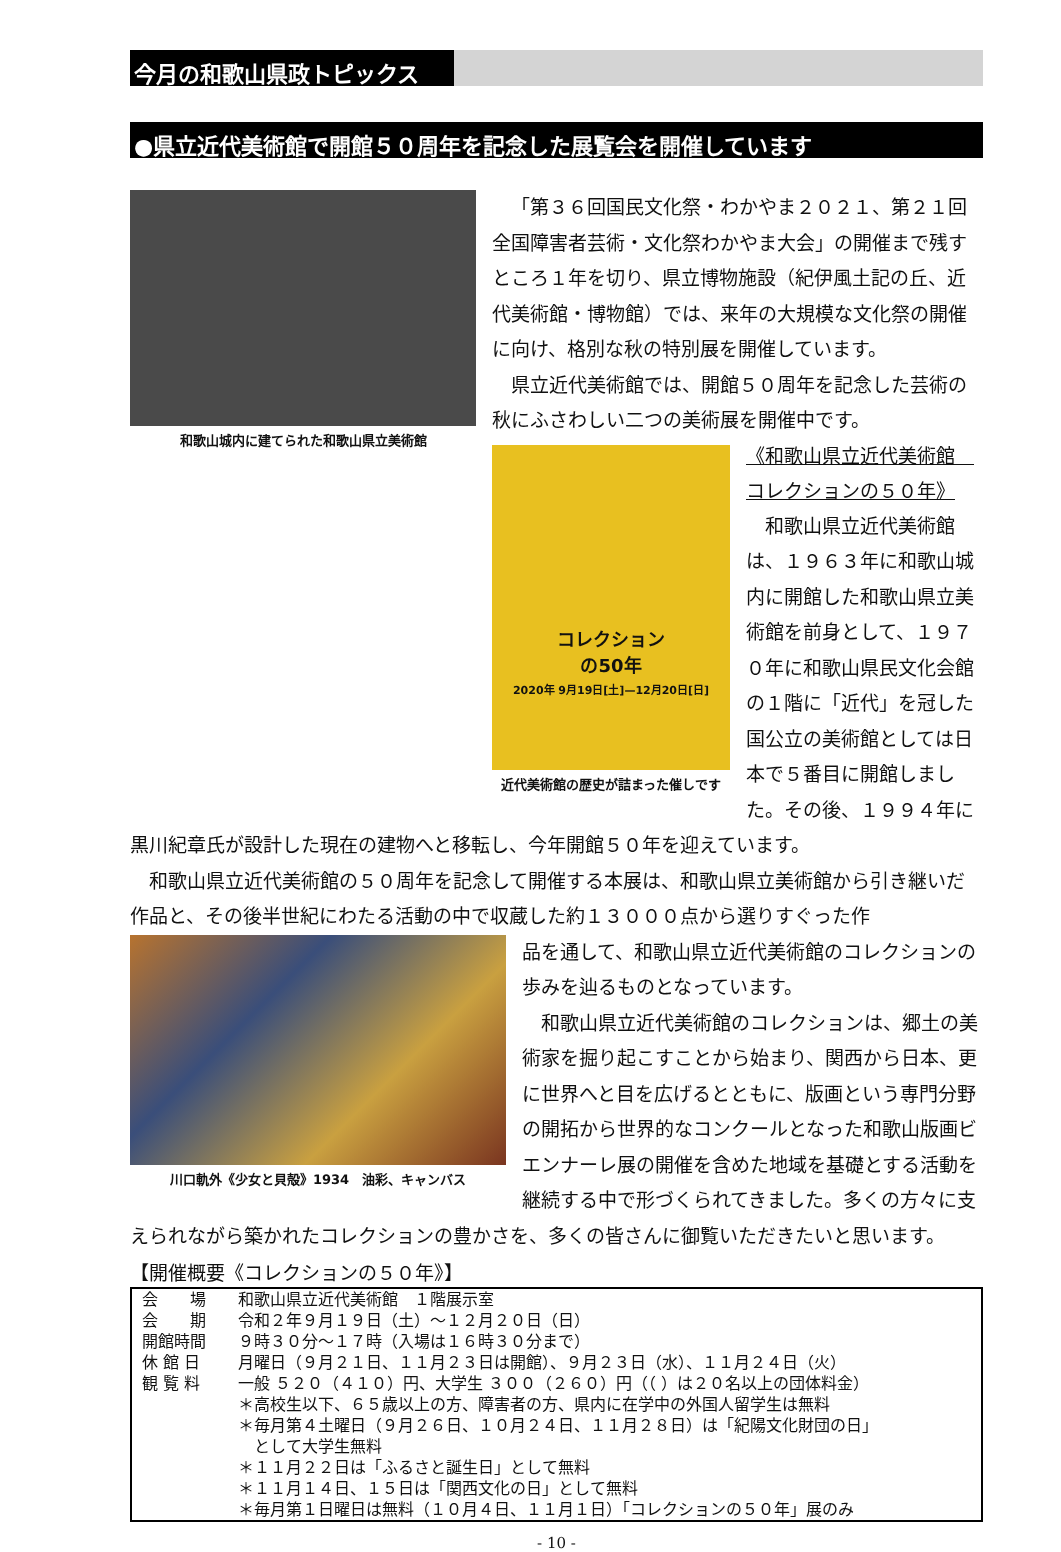今月の和歌山県政トピックス
●県立近代美術館で開館５０周年を記念した展覧会を開催しています
和歌山城内に建てられた和歌山県立美術館
「第３６回国民文化祭・わかやま２０２１、第２１回全国障害者芸術・文化祭わかやま大会」の開催まで残すところ１年を切り、県立博物施設（紀伊風土記の丘、近代美術館・博物館）では、来年の大規模な文化祭の開催に向け、格別な秋の特別展を開催しています。
県立近代美術館では、開館５０周年を記念した芸術の秋にふさわしい二つの美術展を開催中です。
コレクション
の50年
2020年 9月19日[土]—12月20日[日]
近代美術館の歴史が詰まった催しです
《和歌山県立近代美術館　コレクションの５０年》
和歌山県立近代美術館は、１９６３年に和歌山城内に開館した和歌山県立美術館を前身として、１９７０年に和歌山県民文化会館の１階に「近代」を冠した国公立の美術館としては日本で５番目に開館しました。その後、１９９４年に黒川紀章氏が設計した現在の建物へと移転し、今年開館５０年を迎えています。
和歌山県立近代美術館の５０周年を記念して開催する本展は、和歌山県立美術館から引き継いだ作品と、その後半世紀にわたる活動の中で収蔵した約１３０００点から選りすぐった作
川口軌外《少女と貝殻》1934　油彩、キャンバス
品を通して、和歌山県立近代美術館のコレクションの歩みを辿るものとなっています。
和歌山県立近代美術館のコレクションは、郷土の美術家を掘り起こすことから始まり、関西から日本、更に世界へと目を広げるとともに、版画という専門分野の開拓から世界的なコンクールとなった和歌山版画ビエンナーレ展の開催を含めた地域を基礎とする活動を継続する中で形づくられてきました。多くの方々に支えられながら築かれたコレクションの豊かさを、多くの皆さんに御覧いただきたいと思います。
【開催概要《コレクションの５０年》】
| 会 場 | 和歌山県立近代美術館 １階展示室 |
| 会 期 | 令和２年９月１９日（土）～１２月２０日（日） |
| 開館時間 | ９時３０分～１７時（入場は１６時３０分まで） |
| 休 館 日 | 月曜日（９月２１日、１１月２３日は開館）、９月２３日（水）、１１月２４日（火） |
| 観 覧 料 | 一般 ５２０（４１０）円、大学生 ３００（２６０）円（（ ）は２０名以上の団体料金） ＊高校生以下、６５歳以上の方、障害者の方、県内に在学中の外国人留学生は無料 ＊毎月第４土曜日（９月２６日、１０月２４日、１１月２８日）は「紀陽文化財団の日」 として大学生無料 ＊１１月２２日は「ふるさと誕生日」として無料 ＊１１月１４日、１５日は「関西文化の日」として無料 ＊毎月第１日曜日は無料（１０月４日、１１月１日）「コレクションの５０年」展のみ |
- 10 -